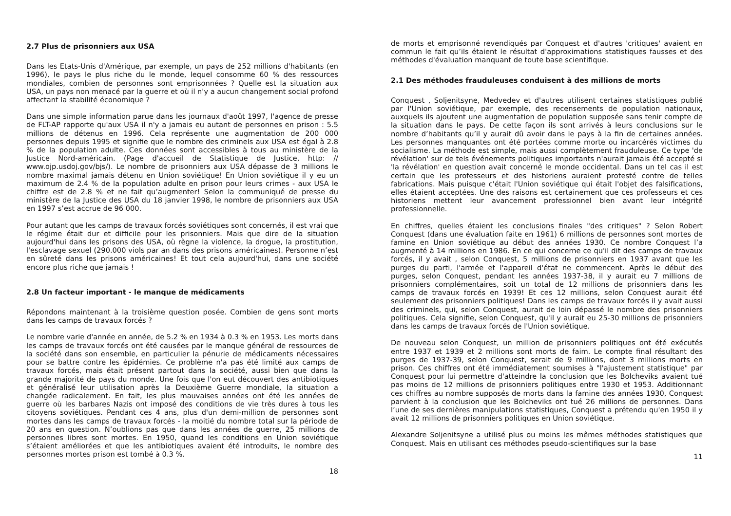2.7 Plus de prisonniers aux USA
Dans les Etats-Unis d'Amérique, par exemple, un pays de 252 millions d'habitants (en 1996), le pays le plus riche du le monde, lequel consomme 60 % des ressources mondiales, combien de personnes sont emprisonnées ? Quelle est la situation aux USA, un pays non menacé par la guerre et où il n'y a aucun changement social profond affectant la stabilité économique ?
Dans une simple information parue dans les journaux d'août 1997, l'agence de presse de FLT-AP rapporte qu'aux USA il n'y a jamais eu autant de personnes en prison : 5.5 millions de détenus en 1996. Cela représente une augmentation de 200 000 personnes depuis 1995 et signifie que le nombre des criminels aux USA est égal à 2.8 % de la population adulte. Ces données sont accessibles à tous au ministère de la Justice Nord-américain. (Page d'accueil de Statistique de Justice, http: // www.ojp.usdoj.gov/bjs/). Le nombre de prisonniers aux USA dépasse de 3 millions le nombre maximal jamais détenu en Union soviétique! En Union soviétique il y eu un maximum de 2.4 % de la population adulte en prison pour leurs crimes - aux USA le chiffre est de 2.8 % et ne fait qu’augmenter! Selon la communiqué de presse du ministère de la Justice des USA du 18 janvier 1998, le nombre de prisonniers aux USA en 1997 s’est accrue de 96 000.
Pour autant que les camps de travaux forcés soviétiques sont concernés, il est vrai que le régime était dur et difficile pour les prisonniers. Mais que dire de la situation aujourd'hui dans les prisons des USA, où règne la violence, la drogue, la prostitution, l'esclavage sexuel (290.000 viols par an dans des prisons américaines). Personne n’est en sûreté dans les prisons américaines! Et tout cela aujourd'hui, dans une société encore plus riche que jamais !
2.8 Un facteur important - le manque de médicaments
Répondons maintenant à la troisième question posée. Combien de gens sont morts dans les camps de travaux forcés ?
Le nombre varie d'année en année, de 5.2 % en 1934 à 0.3 % en 1953. Les morts dans les camps de travaux forcés ont été causées par le manque général de ressources de la société dans son ensemble, en particulier la pénurie de médicaments nécessaires pour se battre contre les épidémies. Ce problème n'a pas été limité aux camps de travaux forcés, mais était présent partout dans la société, aussi bien que dans la grande majorité de pays du monde. Une fois que l'on eut découvert des antibiotiques et généralisé leur utilisation après la Deuxième Guerre mondiale, la situation a changée radicalement. En fait, les plus mauvaises années ont été les années de guerre où les barbares Nazis ont imposé des conditions de vie très dures à tous les citoyens soviétiques. Pendant ces 4 ans, plus d'un demi-million de personnes sont mortes dans les camps de travaux forcés - la moitié du nombre total sur la période de 20 ans en question. N’oublions pas que dans les années de guerre, 25 millions de personnes libres sont mortes. En 1950, quand les conditions en Union soviétique s’étaient améliorées et que les antibiotiques avaient été introduits, le nombre des personnes mortes prison est tombé à 0.3 %.
18
de morts et emprisonné revendiqués par Conquest et d'autres 'critiques' avaient en commun le fait qu’ils étaient le résultat d'approximations statistiques fausses et des méthodes d'évaluation manquant de toute base scientifique.
2.1 Des méthodes frauduleuses conduisent à des millions de morts
Conquest , Soljenitsyne, Medvedev et d'autres utilisent certaines statistiques publié par l'Union soviétique, par exemple, des recensements de population nationaux, auxquels ils ajoutent une augmentation de population supposée sans tenir compte de la situation dans le pays. De cette façon ils sont arrivés à leurs conclusions sur le nombre d’habitants qu’il y aurait dû avoir dans le pays à la fin de certaines années. Les personnes manquantes ont été portées comme morte ou incarcérés victimes du socialisme. La méthode est simple, mais aussi complètement frauduleuse. Ce type 'de révélation' sur de tels événements politiques importants n'aurait jamais été accepté si 'la révélation' en question avait concerné le monde occidental. Dans un tel cas il est certain que les professeurs et des historiens auraient protesté contre de telles fabrications. Mais puisque c'était l'Union soviétique qui était l'objet des falsifications, elles étaient acceptées. Une des raisons est certainement que ces professeurs et ces historiens mettent leur avancement professionnel bien avant leur intégrité professionnelle.
En chiffres, quelles étaient les conclusions finales "des critiques" ? Selon Robert Conquest (dans une évaluation faite en 1961) 6 millions de personnes sont mortes de famine en Union soviétique au début des années 1930. Ce nombre Conquest l’a augmenté à 14 millions en 1986. En ce qui concerne ce qu'il dit des camps de travaux forcés, il y avait , selon Conquest, 5 millions de prisonniers en 1937 avant que les purges du parti, l'armée et l'appareil d'état ne commencent. Après le début des purges, selon Conquest, pendant les années 1937-38, il y aurait eu 7 millions de prisonniers complémentaires, soit un total de 12 millions de prisonniers dans les camps de travaux forcés en 1939! Et ces 12 millions, selon Conquest aurait été seulement des prisonniers politiques! Dans les camps de travaux forcés il y avait aussi des criminels, qui, selon Conquest, aurait de loin dépassé le nombre des prisonniers politiques. Cela signifie, selon Conquest, qu'il y aurait eu 25-30 millions de prisonniers dans les camps de travaux forcés de l'Union soviétique.
De nouveau selon Conquest, un million de prisonniers politiques ont été exécutés entre 1937 et 1939 et 2 millions sont morts de faim. Le compte final résultant des purges de 1937-39, selon Conquest, serait de 9 millions, dont 3 millions morts en prison. Ces chiffres ont été immédiatement soumises à "l'ajustement statistique" par Conquest pour lui permettre d'atteindre la conclusion que les Bolcheviks avaient tué pas moins de 12 millions de prisonniers politiques entre 1930 et 1953. Additionnant ces chiffres au nombre supposés de morts dans la famine des années 1930, Conquest parvient à la conclusion que les Bolcheviks ont tué 26 millions de personnes. Dans l’une de ses dernières manipulations statistiques, Conquest a prétendu qu'en 1950 il y avait 12 millions de prisonniers politiques en Union soviétique.
Alexandre Soljenitsyne a utilisé plus ou moins les mêmes méthodes statistiques que Conquest. Mais en utilisant ces méthodes pseudo-scientifiques sur la base
11